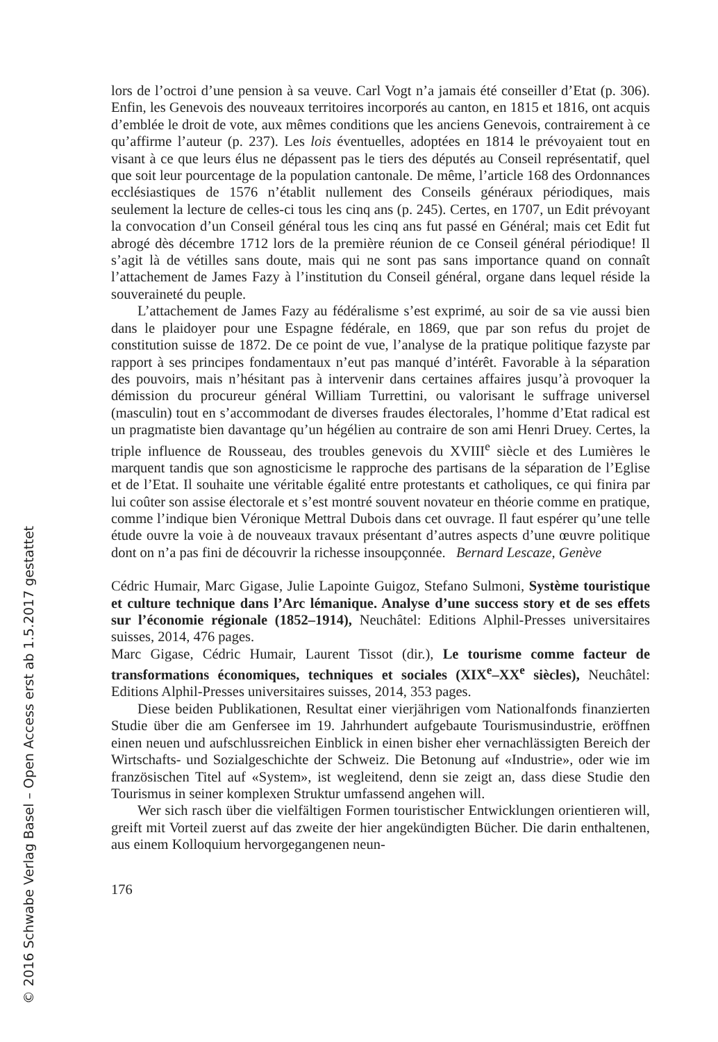lors de l’octroi d’une pension à sa veuve. Carl Vogt n’a jamais été conseiller d’Etat (p. 306). Enfin, les Genevois des nouveaux territoires incorporés au canton, en 1815 et 1816, ont acquis d’emblée le droit de vote, aux mêmes conditions que les anciens Genevois, contrairement à ce qu’affirme l’auteur (p. 237). Les lois éventuelles, adoptées en 1814 le prévoyaient tout en visant à ce que leurs élus ne dépassent pas le tiers des députés au Conseil représentatif, quel que soit leur pourcentage de la population cantonale. De même, l’article 168 des Ordonnances ecclésiastiques de 1576 n’établit nullement des Conseils généraux périodiques, mais seulement la lecture de celles-ci tous les cinq ans (p. 245). Certes, en 1707, un Edit prévoyant la convocation d’un Conseil général tous les cinq ans fut passé en Général; mais cet Edit fut abrogé dès décembre 1712 lors de la première réunion de ce Conseil général périodique! Il s’agit là de vétilles sans doute, mais qui ne sont pas sans importance quand on connaît l’attachement de James Fazy à l’institution du Conseil général, organe dans lequel réside la souveraineté du peuple.
L’attachement de James Fazy au fédéralisme s’est exprimé, au soir de sa vie aussi bien dans le plaidoyer pour une Espagne fédérale, en 1869, que par son refus du projet de constitution suisse de 1872. De ce point de vue, l’analyse de la pratique politique fazyste par rapport à ses principes fondamentaux n’eut pas manqué d’intérêt. Favorable à la séparation des pouvoirs, mais n’hésitant pas à intervenir dans certaines affaires jusqu’à provoquer la démission du procureur général William Turrettini, ou valorisant le suffrage universel (masculin) tout en s’accommodant de diverses fraudes électorales, l’homme d’Etat radical est un pragmatiste bien davantage qu’un hégélien au contraire de son ami Henri Druey. Certes, la triple influence de Rousseau, des troubles genevois du XVIII<sup>e</sup> siècle et des Lumières le marquent tandis que son agnosticisme le rapproche des partisans de la séparation de l’Eglise et de l’Etat. Il souhaite une véritable égalité entre protestants et catholiques, ce qui finira par lui coûter son assise électorale et s’est montré souvent novateur en théorie comme en pratique, comme l’indique bien Véronique Mettral Dubois dans cet ouvrage. Il faut espérer qu’une telle étude ouvre la voie à de nouveaux travaux présentant d’autres aspects d’une œuvre politique dont on n’a pas fini de découvrir la richesse insoupçonnée. Bernard Lescaze, Genève
Cédric Humair, Marc Gigase, Julie Lapointe Guigoz, Stefano Sulmoni, Système touristique et culture technique dans l’Arc lémanique. Analyse d’une success story et de ses effets sur l’économie régionale (1852–1914), Neuchâtel: Editions Alphil-Presses universitaires suisses, 2014, 476 pages.
Marc Gigase, Cédric Humair, Laurent Tissot (dir.), Le tourisme comme facteur de transformations économiques, techniques et sociales (XIX<sup>e</sup>–XX<sup>e</sup> siècles), Neuchâtel: Editions Alphil-Presses universitaires suisses, 2014, 353 pages.
Diese beiden Publikationen, Resultat einer vierjährigen vom Nationalfonds finanzierten Studie über die am Genfersee im 19. Jahrhundert aufgebaute Tourismusindustrie, eröffnen einen neuen und aufschlussreichen Einblick in einen bisher eher vernachlässigten Bereich der Wirtschafts- und Sozialgeschichte der Schweiz. Die Betonung auf «Industrie», oder wie im französischen Titel auf «System», ist wegleitend, denn sie zeigt an, dass diese Studie den Tourismus in seiner komplexen Struktur umfassend angehen will.
Wer sich rasch über die vielfältigen Formen touristischer Entwicklungen orientieren will, greift mit Vorteil zuerst auf das zweite der hier angekündigten Bücher. Die darin enthaltenen, aus einem Kolloquium hervorgegangenen neun-
176
© 2016 Schwabe Verlag Basel – Open Access erst ab 1.5.2017 gestattet